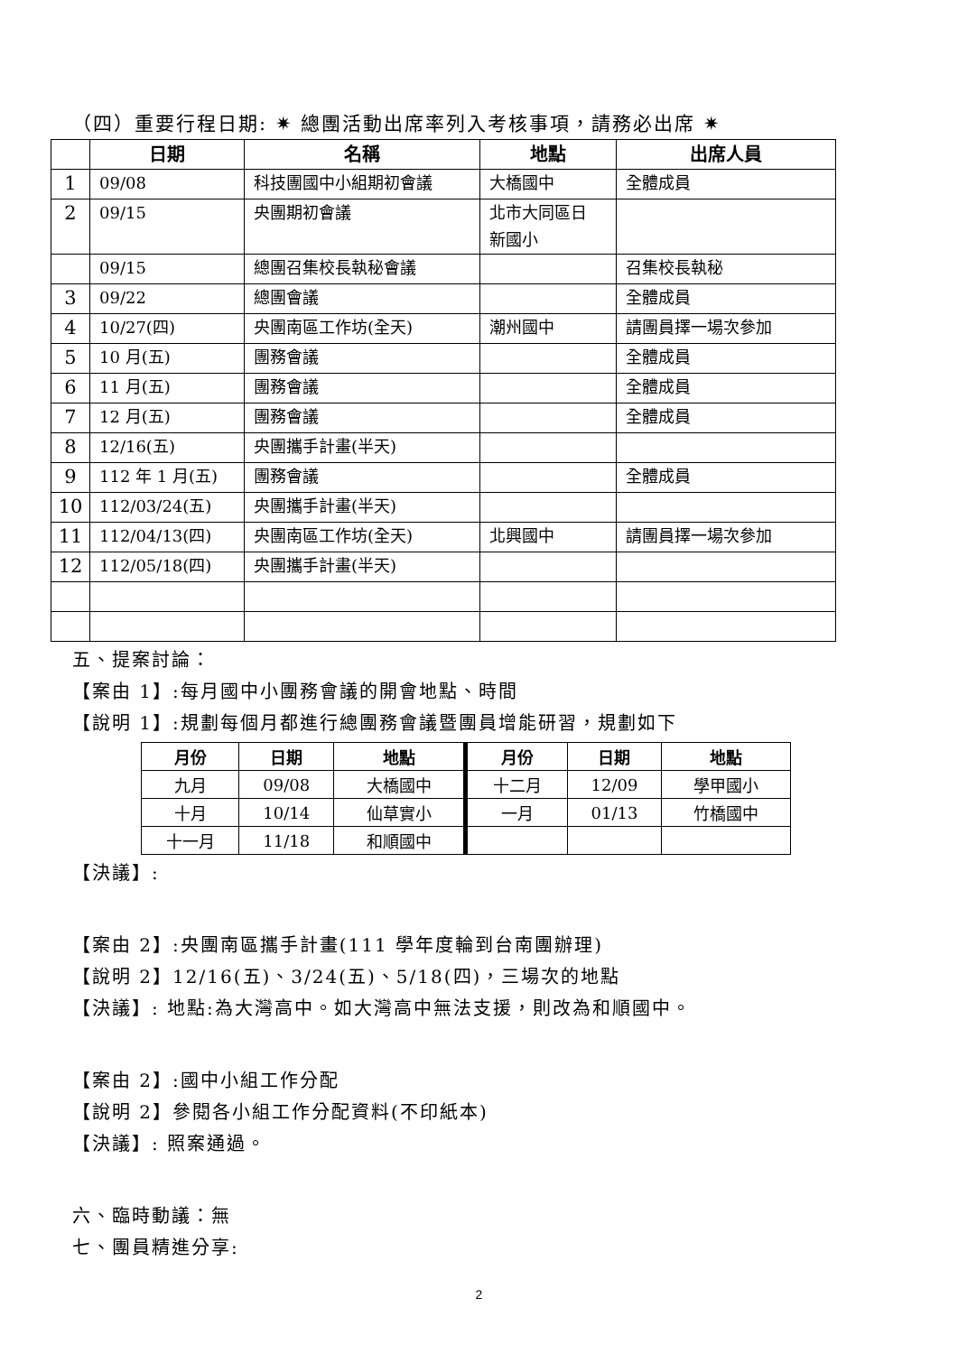（四）重要行程日期: ✷ 總團活動出席率列入考核事項，請務必出席 ✷
| | 日期 | 名稱 | 地點 | 出席人員 |
| --- | --- | --- | --- | --- |
| 1 | 09/08 | 科技團國中小組期初會議 | 大橋國中 | 全體成員 |
| 2 | 09/15 | 央團期初會議 | 北市大同區日 新國小 | |
| | 09/15 | 總團召集校長執秘會議 | | 召集校長執秘 |
| 3 | 09/22 | 總團會議 | | 全體成員 |
| 4 | 10/27(四) | 央團南區工作坊(全天) | 潮州國中 | 請團員擇一場次參加 |
| 5 | 10 月(五) | 團務會議 | | 全體成員 |
| 6 | 11 月(五) | 團務會議 | | 全體成員 |
| 7 | 12 月(五) | 團務會議 | | 全體成員 |
| 8 | 12/16(五) | 央團攜手計畫(半天) | | |
| 9 | 112 年 1 月(五) | 團務會議 | | 全體成員 |
| 10 | 112/03/24(五) | 央團攜手計畫(半天) | | |
| 11 | 112/04/13(四) | 央團南區工作坊(全天) | 北興國中 | 請團員擇一場次參加 |
| 12 | 112/05/18(四) | 央團攜手計畫(半天) | | |
五、提案討論：
【案由 1】:每月國中小團務會議的開會地點、時間
【說明 1】:規劃每個月都進行總團務會議暨團員增能研習，規劃如下
| 月份 | 日期 | 地點 | 月份 | 日期 | 地點 |
| --- | --- | --- | --- | --- | --- |
| 九月 | 09/08 | 大橋國中 | 十二月 | 12/09 | 學甲國小 |
| 十月 | 10/14 | 仙草實小 | 一月 | 01/13 | 竹橋國中 |
| 十一月 | 11/18 | 和順國中 | | | |
【決議】:
【案由 2】:央團南區攜手計畫(111 學年度輪到台南團辦理)
【說明 2】12/16(五)、3/24(五)、5/18(四)，三場次的地點
【決議】: 地點:為大灣高中。如大灣高中無法支援，則改為和順國中。
【案由 2】:國中小組工作分配
【說明 2】參閱各小組工作分配資料(不印紙本)
【決議】: 照案通過。
六、臨時動議：無
七、團員精進分享:
2